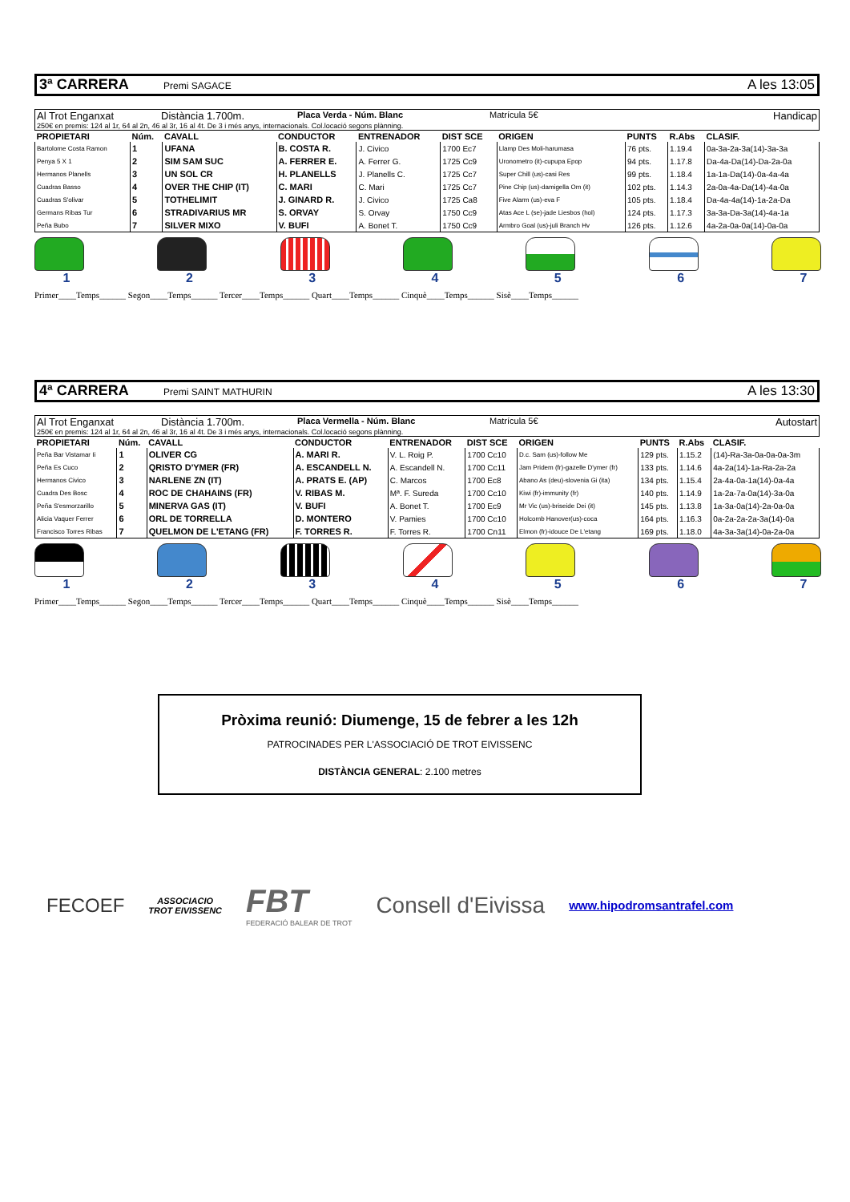3ª CARRERA Premi SAGACE A les 13:05
Al Trot Enganxat Distància 1.700m. Placa Verda - Núm. Blanc Matrícula 5€ Handicap
250€ en premis: 124 al 1r, 64 al 2n, 46 al 3r, 16 al 4t. De 3 i més anys, internacionals. Col.locació segons plànning.
| PROPIETARI | Núm. | CAVALL | CONDUCTOR | ENTRENADOR | DIST SCE | ORIGEN | PUNTS | R.Abs | CLASIF. |
| --- | --- | --- | --- | --- | --- | --- | --- | --- | --- |
| Bartolome Costa Ramon | 1 | UFANA | B. COSTA R. | J. Civico | 1700 Ec7 | Llamp Des Moli-harumasa | 76 pts. | 1.19.4 | 0a-3a-2a-3a(14)-3a-3a |
| Penya 5 X 1 | 2 | SIM SAM SUC | A. FERRER E. | A. Ferrer G. | 1725 Cc9 | Uronometro (it)-cupupa Epop | 94 pts. | 1.17.8 | Da-4a-Da(14)-Da-2a-0a |
| Hermanos Planells | 3 | UN SOL CR | H. PLANELLS | J. Planells C. | 1725 Cc7 | Super Chill (us)-casi Res | 99 pts. | 1.18.4 | 1a-1a-Da(14)-0a-4a-4a |
| Cuadras Basso | 4 | OVER THE CHIP (IT) | C. MARI | C. Mari | 1725 Cc7 | Pine Chip (us)-damigella Om (it) | 102 pts. | 1.14.3 | 2a-0a-4a-Da(14)-4a-0a |
| Cuadras S'olivar | 5 | TOTHELIMIT | J. GINARD R. | J. Civico | 1725 Ca8 | Five Alarm (us)-eva F | 105 pts. | 1.18.4 | Da-4a-4a(14)-1a-2a-Da |
| Germans Ribas Tur | 6 | STRADIVARIUS MR | S. ORVAY | S. Orvay | 1750 Cc9 | Atas Ace L (se)-jade Liesbos (hol) | 124 pts. | 1.17.3 | 3a-3a-Da-3a(14)-4a-1a |
| Peña Bubo | 7 | SILVER MIXO | V. BUFI | A. Bonet T. | 1750 Cc9 | Armbro Goal (us)-juli Branch Hv | 126 pts. | 1.12.6 | 4a-2a-0a-0a(14)-0a-0a |
1 2 3 4 5 6 7
Primer____Temps______ Segon____Temps______ Tercer____Temps______ Quart____Temps______ Cinquè____Temps______ Sisè____Temps______
4ª CARRERA Premi SAINT MATHURIN A les 13:30
Al Trot Enganxat Distància 1.700m. Placa Vermella - Núm. Blanc Matrícula 5€ Autostart
250€ en premis: 124 al 1r, 64 al 2n, 46 al 3r, 16 al 4t. De 3 i més anys, internacionals. Col.locació segons plànning.
| PROPIETARI | Núm. | CAVALL | CONDUCTOR | ENTRENADOR | DIST SCE | ORIGEN | PUNTS | R.Abs | CLASIF. |
| --- | --- | --- | --- | --- | --- | --- | --- | --- | --- |
| Peña Bar Vistamar Ii | 1 | OLIVER CG | A. MARI R. | V. L. Roig P. | 1700 Cc10 | D.c. Sam (us)-follow Me | 129 pts. | 1.15.2 | (14)-Ra-3a-0a-0a-0a-3m |
| Peña Es Cuco | 2 | QRISTO D'YMER (FR) | A. ESCANDELL N. | A. Escandell N. | 1700 Cc11 | Jam Pridem (fr)-gazelle D'ymer (fr) | 133 pts. | 1.14.6 | 4a-2a(14)-1a-Ra-2a-2a |
| Hermanos Civico | 3 | NARLENE ZN (IT) | A. PRATS E. (AP) | C. Marcos | 1700 Ec8 | Abano As (deu)-slovenia Gi (ita) | 134 pts. | 1.15.4 | 2a-4a-0a-1a(14)-0a-4a |
| Cuadra Des Bosc | 4 | ROC DE CHAHAINS (FR) | V. RIBAS M. | Mª. F. Sureda | 1700 Cc10 | Kiwi (fr)-immunity (fr) | 140 pts. | 1.14.9 | 1a-2a-7a-0a(14)-3a-0a |
| Peña S'esmorzarillo | 5 | MINERVA GAS (IT) | V. BUFI | A. Bonet T. | 1700 Ec9 | Mr Vic (us)-briseide Dei (it) | 145 pts. | 1.13.8 | 1a-3a-0a(14)-2a-0a-0a |
| Alicia Vaquer Ferrer | 6 | ORL DE TORRELLA | D. MONTERO | V. Pamies | 1700 Cc10 | Holcomb Hanover(us)-coca | 164 pts. | 1.16.3 | 0a-2a-2a-2a-3a(14)-0a |
| Francisco Torres Ribas | 7 | QUELMON DE L'ETANG (FR) | F. TORRES R. | F. Torres R. | 1700 Cn11 | Elmon (fr)-idouce De L'etang | 169 pts. | 1.18.0 | 4a-3a-3a(14)-0a-2a-0a |
1 2 3 4 5 6 7
Primer____Temps______ Segon____Temps______ Tercer____Temps______ Quart____Temps______ Cinquè____Temps______ Sisè____Temps______
Pròxima reunió: Diumenge, 15 de febrer a les 12h
PATROCINADES PER L'ASSOCIACIÓ DE TROT EIVISSENC
DISTÀNCIA GENERAL: 2.100 metres
FECOEF
ASSOCIACIO
TROT EIVISSENC
FBT
FEDERACIÓ BALEAR DE TROT
Consell d'Eivissa
www.hipodromsantrafel.com